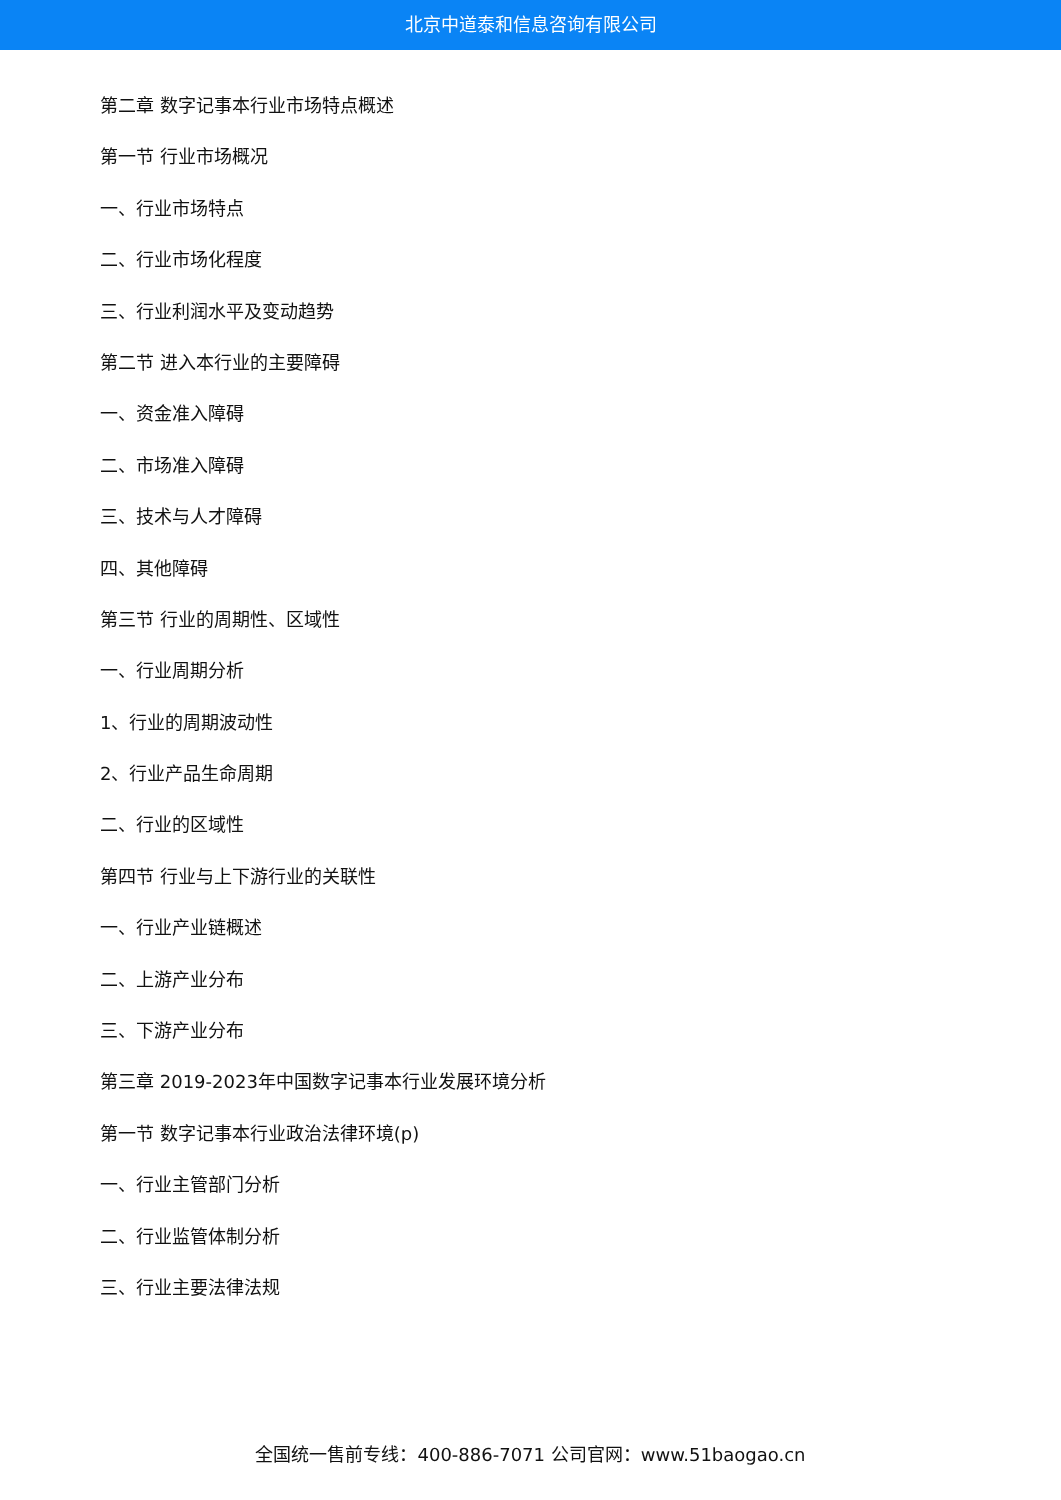北京中道泰和信息咨询有限公司
第二章 数字记事本行业市场特点概述
第一节 行业市场概况
一、行业市场特点
二、行业市场化程度
三、行业利润水平及变动趋势
第二节 进入本行业的主要障碍
一、资金准入障碍
二、市场准入障碍
三、技术与人才障碍
四、其他障碍
第三节 行业的周期性、区域性
一、行业周期分析
1、行业的周期波动性
2、行业产品生命周期
二、行业的区域性
第四节 行业与上下游行业的关联性
一、行业产业链概述
二、上游产业分布
三、下游产业分布
第三章 2019-2023年中国数字记事本行业发展环境分析
第一节 数字记事本行业政治法律环境(p)
一、行业主管部门分析
二、行业监管体制分析
三、行业主要法律法规
全国统一售前专线：400-886-7071 公司官网：www.51baogao.cn